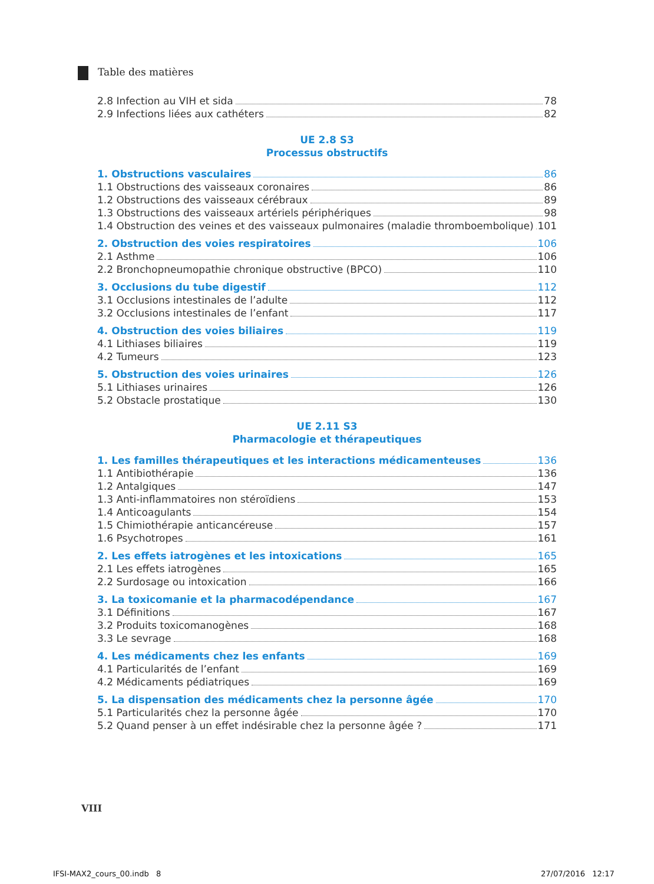Table des matières
2.8 Infection au VIH et sida 78
2.9 Infections liées aux cathéters 82
UE 2.8 S3
Processus obstructifs
1. Obstructions vasculaires 86
1.1 Obstructions des vaisseaux coronaires 86
1.2 Obstructions des vaisseaux cérébraux 89
1.3 Obstructions des vaisseaux artériels périphériques 98
1.4 Obstruction des veines et des vaisseaux pulmonaires (maladie thromboembolique) 101
2. Obstruction des voies respiratoires 106
2.1 Asthme 106
2.2 Bronchopneumopathie chronique obstructive (BPCO) 110
3. Occlusions du tube digestif 112
3.1 Occlusions intestinales de l’adulte 112
3.2 Occlusions intestinales de l’enfant 117
4. Obstruction des voies biliaires 119
4.1 Lithiases biliaires 119
4.2 Tumeurs 123
5. Obstruction des voies urinaires 126
5.1 Lithiases urinaires 126
5.2 Obstacle prostatique 130
UE 2.11 S3
Pharmacologie et thérapeutiques
1. Les familles thérapeutiques et les interactions médicamenteuses 136
1.1 Antibiothérapie 136
1.2 Antalgiques 147
1.3 Anti-inflammatoires non stéroïdiens 153
1.4 Anticoagulants 154
1.5 Chimiothérapie anticancéreuse 157
1.6 Psychotropes 161
2. Les effets iatrogènes et les intoxications 165
2.1 Les effets iatrogènes 165
2.2 Surdosage ou intoxication 166
3. La toxicomanie et la pharmacodépendance 167
3.1 Définitions 167
3.2 Produits toxicomanogènes 168
3.3 Le sevrage 168
4. Les médicaments chez les enfants 169
4.1 Particularités de l’enfant 169
4.2 Médicaments pédiatriques 169
5. La dispensation des médicaments chez la personne âgée 170
5.1 Particularités chez la personne âgée 170
5.2 Quand penser à un effet indésirable chez la personne âgée ? 171
VIII
IFSI-MAX2_cours_00.indb 8 27/07/2016 12:17